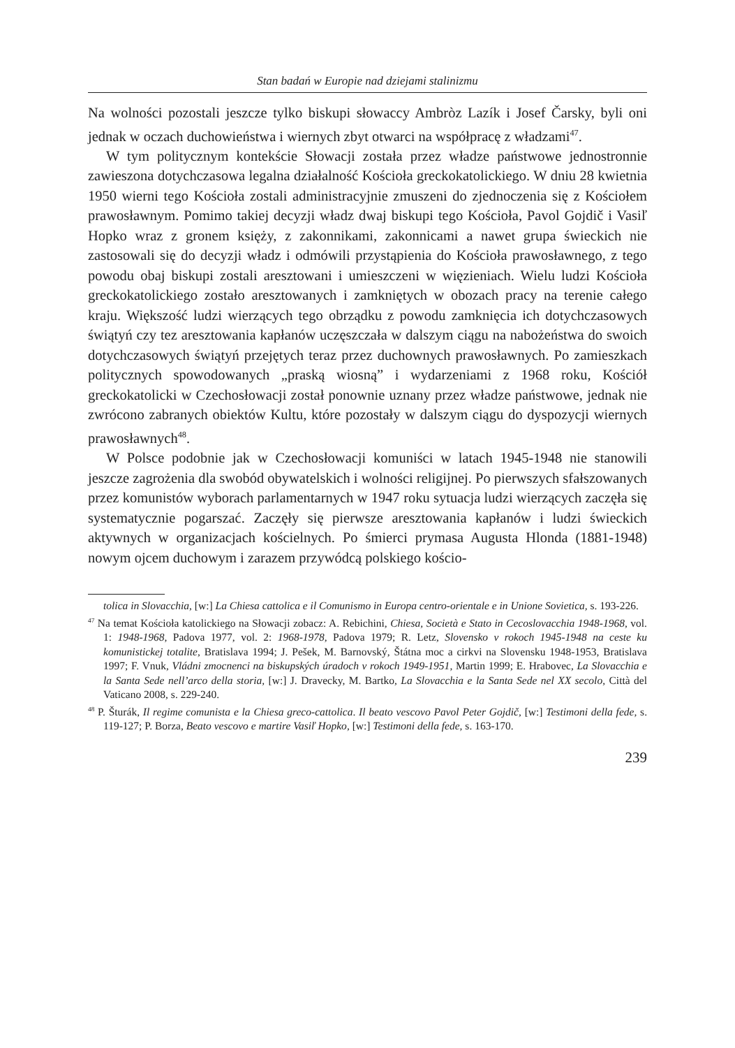Stan badań w Europie nad dziejami stalinizmu
Na wolności pozostali jeszcze tylko biskupi słowaccy Ambròz Lazík i Josef Čarsky, byli oni jednak w oczach duchowieństwa i wiernych zbyt otwarci na współpracę z władzami<sup>47</sup>.
W tym politycznym kontekście Słowacji została przez władze państwowe jednostronnie zawieszona dotychczasowa legalna działalność Kościoła greckokatolickiego. W dniu 28 kwietnia 1950 wierni tego Kościoła zostali administracyjnie zmuszeni do zjednoczenia się z Kościołem prawosławnym. Pomimo takiej decyzji władz dwaj biskupi tego Kościoła, Pavol Gojdič i Vasiľ Hopko wraz z gronem księży, z zakonnikami, zakonnicami a nawet grupa świeckich nie zastosowali się do decyzji władz i odmówili przystąpienia do Kościoła prawosławnego, z tego powodu obaj biskupi zostali aresztowani i umieszczeni w więzieniach. Wielu ludzi Kościoła greckokatolickiego zostało aresztowanych i zamkniętych w obozach pracy na terenie całego kraju. Większość ludzi wierzących tego obrządku z powodu zamknięcia ich dotychczasowych świątyń czy tez aresztowania kapłanów uczęszczała w dalszym ciągu na nabożeństwa do swoich dotychczasowych świątyń przejętych teraz przez duchownych prawosławnych. Po zamieszkach politycznych spowodowanych „praską wiosną” i wydarzeniami z 1968 roku, Kościół greckokatolicki w Czechosłowacji został ponownie uznany przez władze państwowe, jednak nie zwrócono zabranych obiektów Kultu, które pozostały w dalszym ciągu do dyspozycji wiernych prawosławnych<sup>48</sup>.
W Polsce podobnie jak w Czechosłowacji komuniści w latach 1945-1948 nie stanowili jeszcze zagrożenia dla swobód obywatelskich i wolności religijnej. Po pierwszych sfałszowanych przez komunistów wyborach parlamentarnych w 1947 roku sytuacja ludzi wierzących zaczęła się systematycznie pogarszać. Zaczęły się pierwsze aresztowania kapłanów i ludzi świeckich aktywnych w organizacjach kościelnych. Po śmierci prymasa Augusta Hlonda (1881-1948) nowym ojcem duchowym i zarazem przywódcą polskiego kościo-
tolica in Slovacchia, [w:] La Chiesa cattolica e il Comunismo in Europa centro-orientale e in Unione Sovietica, s. 193-226.
<sup>47</sup> Na temat Kościoła katolickiego na Słowacji zobacz: A. Rebichini, Chiesa, Società e Stato in Cecoslovacchia 1948-1968, vol. 1: 1948-1968, Padova 1977, vol. 2: 1968-1978, Padova 1979; R. Letz, Slovensko v rokoch 1945-1948 na ceste ku komunistickej totalite, Bratislava 1994; J. Pešek, M. Barnovský, Štátna moc a cirkvi na Slovensku 1948-1953, Bratislava 1997; F. Vnuk, Vládni zmocnenci na biskupských úradoch v rokoch 1949-1951, Martin 1999; E. Hrabovec, La Slovacchia e la Santa Sede nell’arco della storia, [w:] J. Dravecky, M. Bartko, La Slovacchia e la Santa Sede nel XX secolo, Città del Vaticano 2008, s. 229-240.
<sup>48</sup> P. Šturák, Il regime comunista e la Chiesa greco-cattolica. Il beato vescovo Pavol Peter Gojdič, [w:] Testimoni della fede, s. 119-127; P. Borza, Beato vescovo e martire Vasiľ Hopko, [w:] Testimoni della fede, s. 163-170.
239